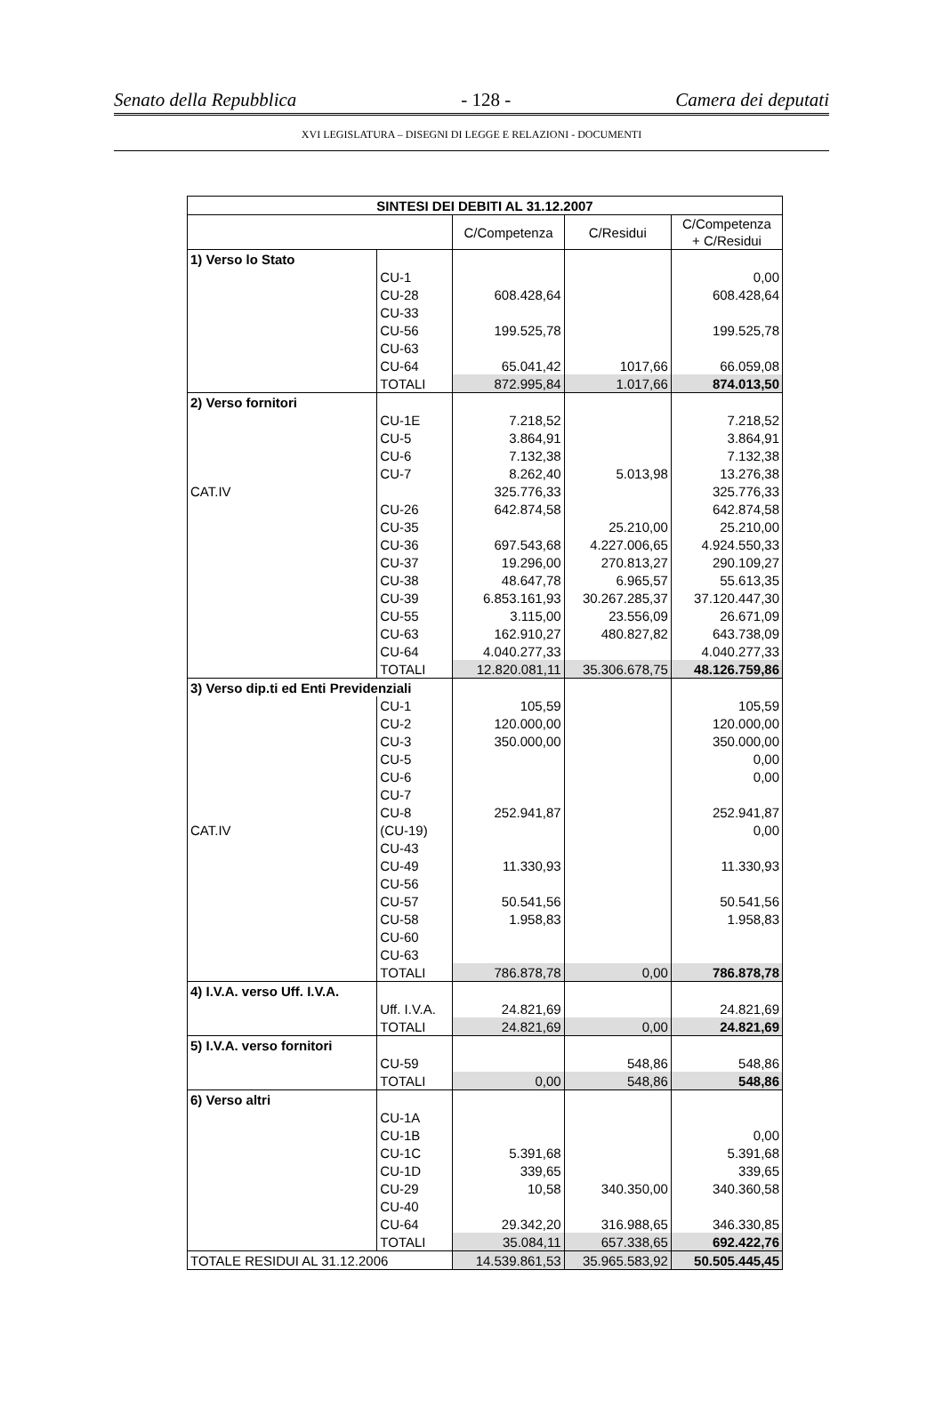Senato della Repubblica - 128 - Camera dei deputati
XVI LEGISLATURA – DISEGNI DI LEGGE E RELAZIONI - DOCUMENTI
| SINTESI DEI DEBITI AL 31.12.2007 | | | | |
| --- | --- | --- | --- | --- |
| | | C/Competenza | C/Residui | C/Competenza + C/Residui |
| 1) Verso lo Stato | | | | |
| | CU-1 | | | 0,00 |
| | CU-28 | 608.428,64 | | 608.428,64 |
| | CU-33 | | | |
| | CU-56 | 199.525,78 | | 199.525,78 |
| | CU-63 | | | |
| | CU-64 | 65.041,42 | 1017,66 | 66.059,08 |
| | TOTALI | 872.995,84 | 1.017,66 | 874.013,50 |
| 2) Verso fornitori | | | | |
| | CU-1E | 7.218,52 | | 7.218,52 |
| | CU-5 | 3.864,91 | | 3.864,91 |
| | CU-6 | 7.132,38 | | 7.132,38 |
| | CU-7 | 8.262,40 | 5.013,98 | 13.276,38 |
| CAT.IV | | 325.776,33 | | 325.776,33 |
| | CU-26 | 642.874,58 | | 642.874,58 |
| | CU-35 | | 25.210,00 | 25.210,00 |
| | CU-36 | 697.543,68 | 4.227.006,65 | 4.924.550,33 |
| | CU-37 | 19.296,00 | 270.813,27 | 290.109,27 |
| | CU-38 | 48.647,78 | 6.965,57 | 55.613,35 |
| | CU-39 | 6.853.161,93 | 30.267.285,37 | 37.120.447,30 |
| | CU-55 | 3.115,00 | 23.556,09 | 26.671,09 |
| | CU-63 | 162.910,27 | 480.827,82 | 643.738,09 |
| | CU-64 | 4.040.277,33 | | 4.040.277,33 |
| | TOTALI | 12.820.081,11 | 35.306.678,75 | 48.126.759,86 |
| 3) Verso dip.ti ed Enti Previdenziali | | | | |
| | CU-1 | 105,59 | | 105,59 |
| | CU-2 | 120.000,00 | | 120.000,00 |
| | CU-3 | 350.000,00 | | 350.000,00 |
| | CU-5 | | | 0,00 |
| | CU-6 | | | 0,00 |
| | CU-7 | | | |
| | CU-8 | 252.941,87 | | 252.941,87 |
| CAT.IV | (CU-19) | | | 0,00 |
| | CU-43 | | | |
| | CU-49 | 11.330,93 | | 11.330,93 |
| | CU-56 | | | |
| | CU-57 | 50.541,56 | | 50.541,56 |
| | CU-58 | 1.958,83 | | 1.958,83 |
| | CU-60 | | | |
| | CU-63 | | | |
| | TOTALI | 786.878,78 | 0,00 | 786.878,78 |
| 4) I.V.A. verso Uff. I.V.A. | | | | |
| | Uff. I.V.A. | 24.821,69 | | 24.821,69 |
| | TOTALI | 24.821,69 | 0,00 | 24.821,69 |
| 5) I.V.A. verso fornitori | | | | |
| | CU-59 | | 548,86 | 548,86 |
| | TOTALI | 0,00 | 548,86 | 548,86 |
| 6) Verso altri | | | | |
| | CU-1A | | | |
| | CU-1B | | | 0,00 |
| | CU-1C | 5.391,68 | | 5.391,68 |
| | CU-1D | 339,65 | | 339,65 |
| | CU-29 | 10,58 | 340.350,00 | 340.360,58 |
| | CU-40 | | | |
| | CU-64 | 29.342,20 | 316.988,65 | 346.330,85 |
| | TOTALI | 35.084,11 | 657.338,65 | 692.422,76 |
| TOTALE RESIDUI AL 31.12.2006 | | 14.539.861,53 | 35.965.583,92 | 50.505.445,45 |